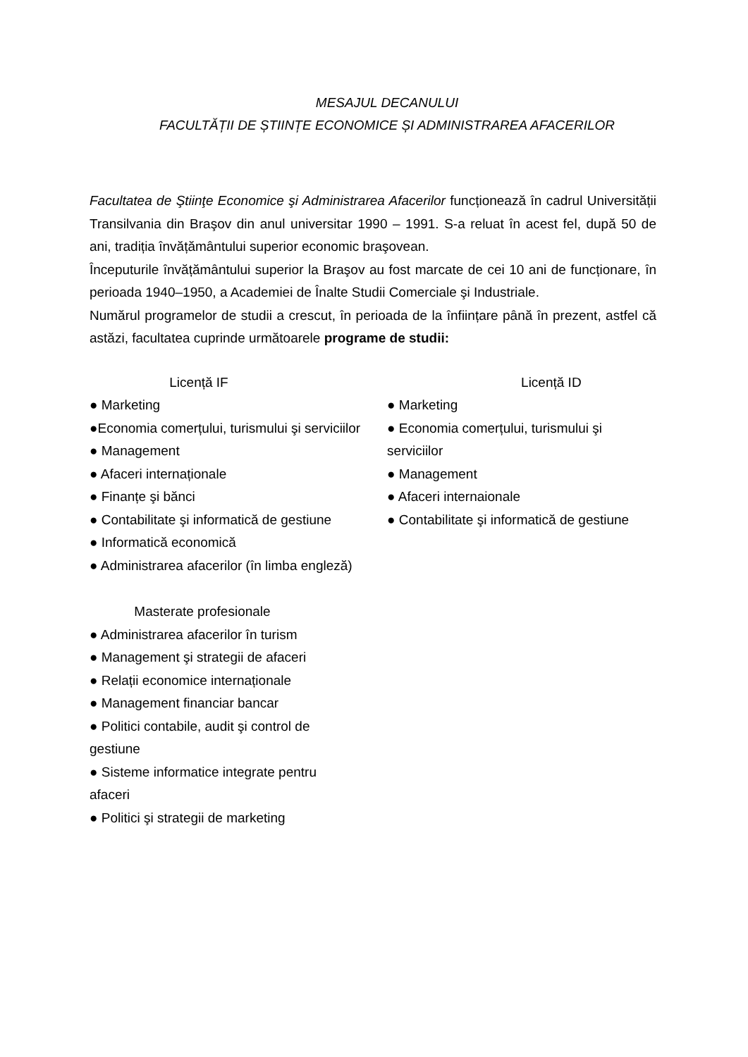MESAJUL DECANULUI
FACULTĂȚII DE ȘTIINȚE ECONOMICE ȘI ADMINISTRAREA AFACERILOR
Facultatea de Ştiinţe Economice şi Administrarea Afacerilor funcționează în cadrul Universității Transilvania din Braşov din anul universitar 1990 – 1991. S-a reluat în acest fel, după 50 de ani, tradiția învățământului superior economic braşovean.
Începuturile învățământului superior la Braşov au fost marcate de cei 10 ani de funcționare, în perioada 1940–1950, a Academiei de Înalte Studii Comerciale şi Industriale.
Numărul programelor de studii a crescut, în perioada de la înființare până în prezent, astfel că astăzi, facultatea cuprinde următoarele programe de studii:
Licență IF
● Marketing
●Economia comerțului, turismului şi serviciilor
● Management
● Afaceri internaționale
● Finanțe şi bănci
● Contabilitate şi informatică de gestiune
● Informatică economică
● Administrarea afacerilor (în limba engleză)
Licență ID
● Marketing
● Economia comerțului, turismului şi serviciilor
● Management
● Afaceri internaionale
● Contabilitate şi informatică de gestiune
Masterate profesionale
● Administrarea afacerilor în turism
● Management şi strategii de afaceri
● Relații economice internaționale
● Management financiar bancar
● Politici contabile, audit şi control de
gestiune
● Sisteme informatice integrate pentru
afaceri
● Politici şi strategii de marketing